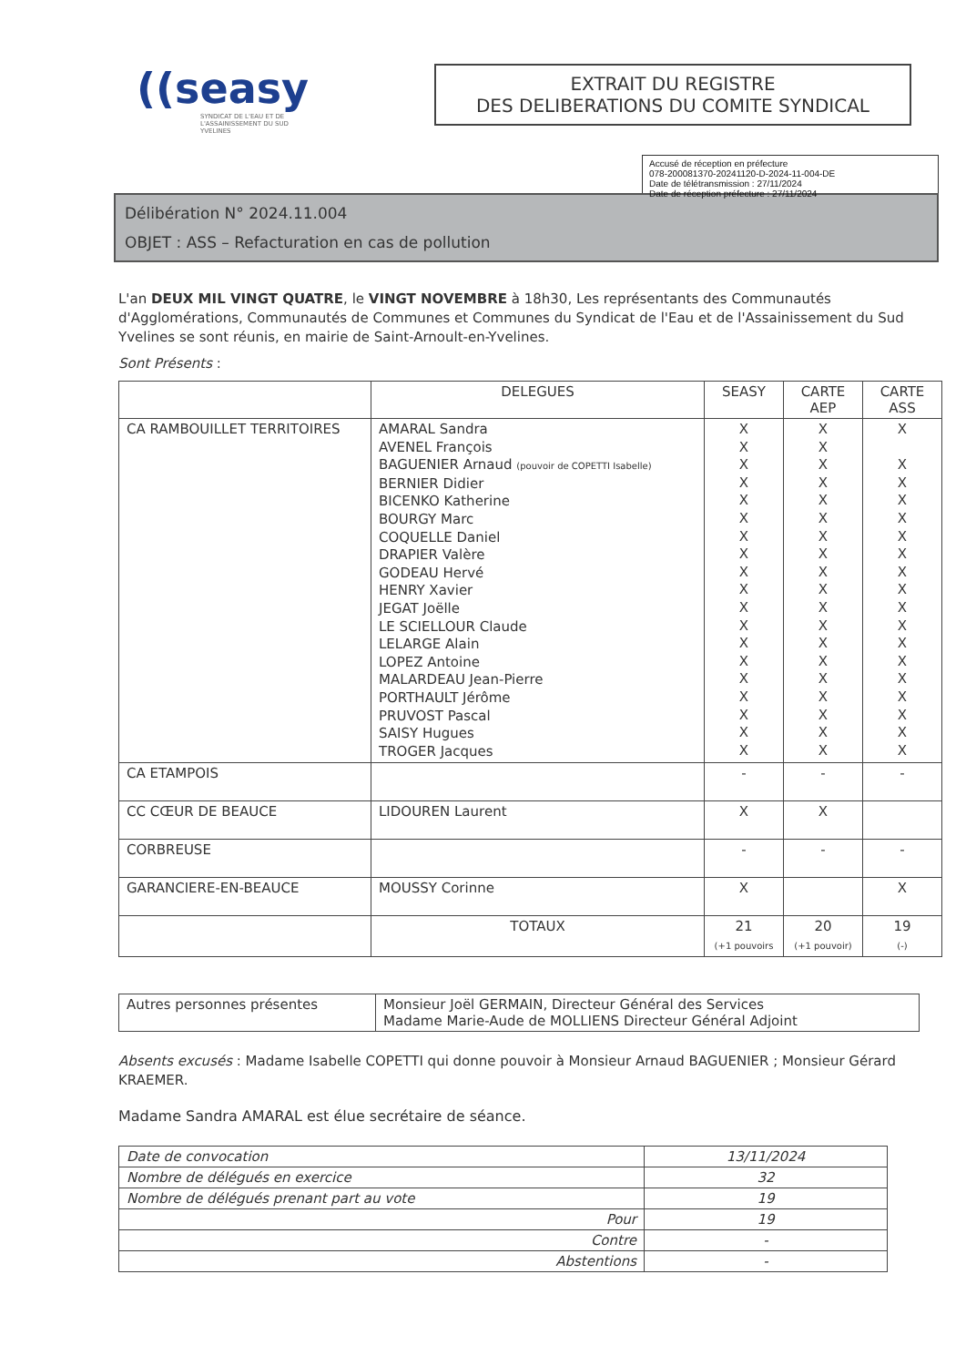((seasy
SYNDICAT DE L'EAU ET DE L'ASSAINISSEMENT DU SUD YVELINES
EXTRAIT DU REGISTRE
DES DELIBERATIONS DU COMITE SYNDICAL
Accusé de réception en préfecture
078-200081370-20241120-D-2024-11-004-DE
Date de télétransmission : 27/11/2024
Date de réception préfecture : 27/11/2024
Délibération N° 2024.11.004
OBJET : ASS – Refacturation en cas de pollution
L'an DEUX MIL VINGT QUATRE, le VINGT NOVEMBRE à 18h30, Les représentants des Communautés d'Agglomérations, Communautés de Communes et Communes du Syndicat de l'Eau et de l'Assainissement du Sud Yvelines se sont réunis, en mairie de Saint-Arnoult-en-Yvelines.
Sont Présents :
| | DELEGUES | SEASY | CARTE AEP | CARTE ASS |
| --- | --- | --- | --- | --- |
| CA RAMBOUILLET TERRITOIRES | AMARAL Sandra AVENEL François BAGUENIER Arnaud (pouvoir de COPETTI Isabelle) BERNIER Didier BICENKO Katherine BOURGY Marc COQUELLE Daniel DRAPIER Valère GODEAU Hervé HENRY Xavier JEGAT Joëlle LE SCIELLOUR Claude LELARGE Alain LOPEZ Antoine MALARDEAU Jean-Pierre PORTHAULT Jérôme PRUVOST Pascal SAISY Hugues TROGER Jacques | X X X X X X X X X X X X X X X X X X X | X X X X X X X X X X X X X X X X X X X | X X X X X X X X X X X X X X X X X X |
| CA ETAMPOIS | | - | - | - |
| CC CŒUR DE BEAUCE | LIDOUREN Laurent | X | X | |
| CORBREUSE | | - | - | - |
| GARANCIERE-EN-BEAUCE | MOUSSY Corinne | X | | X |
| | TOTAUX | 21 (+1 pouvoirs | 20 (+1 pouvoir) | 19 (-) |
| Autres personnes présentes | Monsieur Joël GERMAIN, Directeur Général des Services Madame Marie-Aude de MOLLIENS Directeur Général Adjoint |
Absents excusés : Madame Isabelle COPETTI qui donne pouvoir à Monsieur Arnaud BAGUENIER ; Monsieur Gérard KRAEMER.
Madame Sandra AMARAL est élue secrétaire de séance.
| Date de convocation | 13/11/2024 |
| Nombre de délégués en exercice | 32 |
| Nombre de délégués prenant part au vote | 19 |
| Pour | 19 |
| Contre | - |
| Abstentions | - |